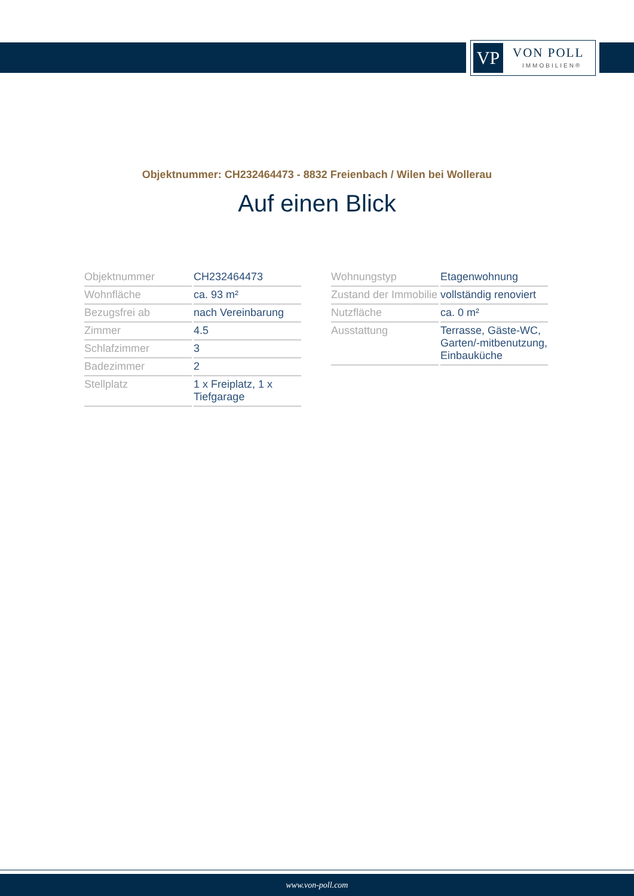VP VON POLL
IMMOBILIEN®
Objektnummer: CH232464473 - 8832 Freienbach / Wilen bei Wollerau
Auf einen Blick
| Objektnummer | CH232464473 |
| Wohnfläche | ca. 93 m² |
| Bezugsfrei ab | nach Vereinbarung |
| Zimmer | 4.5 |
| Schlafzimmer | 3 |
| Badezimmer | 2 |
| Stellplatz | 1 x Freiplatz, 1 x Tiefgarage |
| Wohnungstyp | Etagenwohnung |
| Zustand der Immobilie | vollständig renoviert |
| Nutzfläche | ca. 0 m² |
| Ausstattung | Terrasse, Gäste-WC, Garten/-mitbenutzung, Einbauküche |
www.von-poll.com